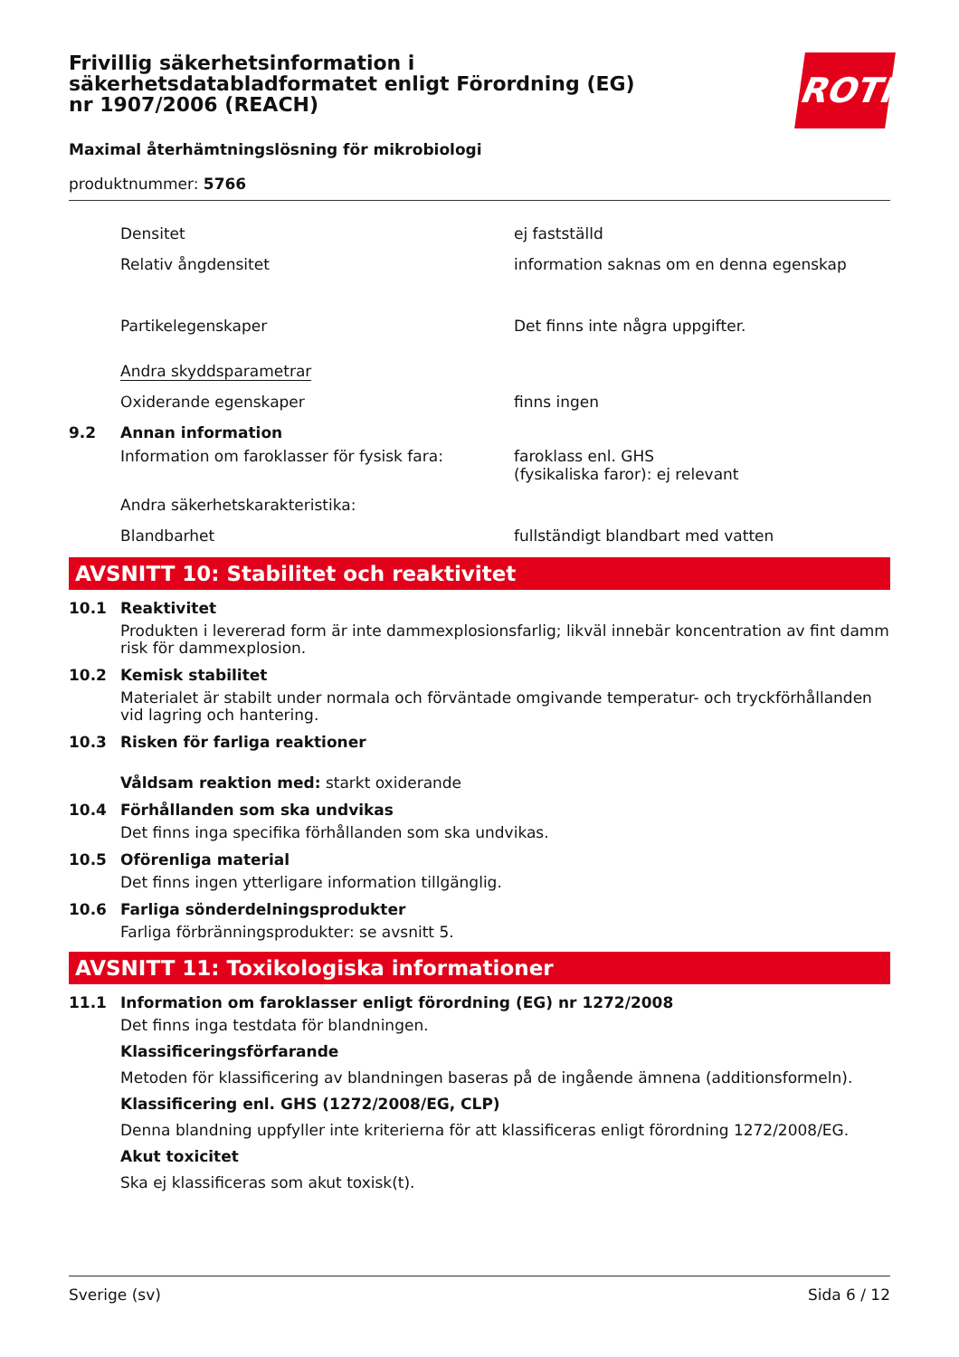Frivillig säkerhetsinformation i säkerhetsdatabladformatet enligt Förordning (EG) nr 1907/2006 (REACH)
ROTH
Maximal återhämtningslösning för mikrobiologi
produktnummer: 5766
Densitet ej fastställd
Relativ ångdensitet information saknas om en denna egenskap
Partikelegenskaper Det finns inte några uppgifter.
Andra skyddsparametrar
Oxiderande egenskaper finns ingen
9.2 Annan information
Information om faroklasser för fysisk fara:
faroklass enl. GHS
(fysikaliska faror): ej relevant
Andra säkerhetskarakteristika:
Blandbarhet fullständigt blandbart med vatten
AVSNITT 10: Stabilitet och reaktivitet
10.1 Reaktivitet
Produkten i levererad form är inte dammexplosionsfarlig; likväl innebär koncentration av fint damm risk för dammexplosion.
10.2 Kemisk stabilitet
Materialet är stabilt under normala och förväntade omgivande temperatur- och tryckförhållanden vid lagring och hantering.
10.3 Risken för farliga reaktioner
Våldsam reaktion med: starkt oxiderande
10.4 Förhållanden som ska undvikas
Det finns inga specifika förhållanden som ska undvikas.
10.5 Oförenliga material
Det finns ingen ytterligare information tillgänglig.
10.6 Farliga sönderdelningsprodukter
Farliga förbränningsprodukter: se avsnitt 5.
AVSNITT 11: Toxikologiska informationer
11.1 Information om faroklasser enligt förordning (EG) nr 1272/2008
Det finns inga testdata för blandningen.
Klassificeringsförfarande
Metoden för klassificering av blandningen baseras på de ingående ämnena (additionsformeln).
Klassificering enl. GHS (1272/2008/EG, CLP)
Denna blandning uppfyller inte kriterierna för att klassificeras enligt förordning 1272/2008/EG.
Akut toxicitet
Ska ej klassificeras som akut toxisk(t).
Sverige (sv) Sida 6 / 12